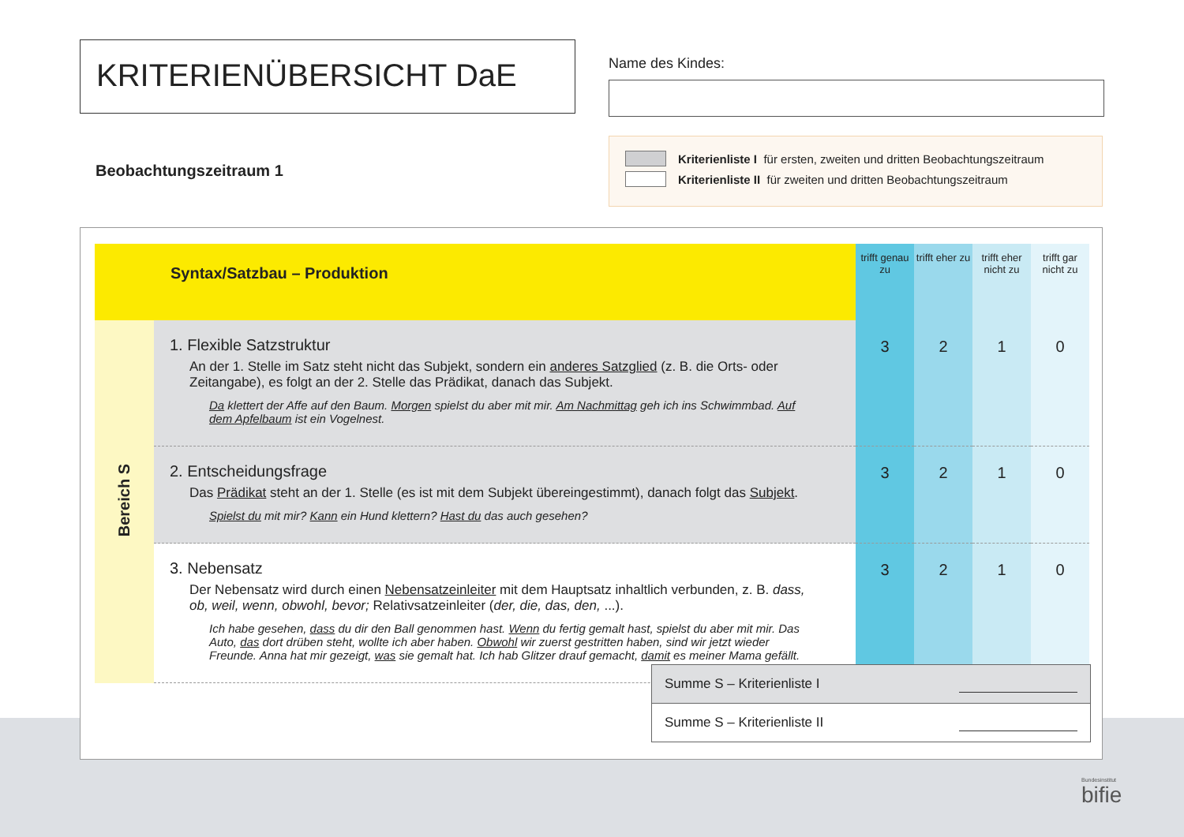KRITERIENÜBERSICHT DaE Name des Kindes:
Beobachtungszeitraum 1
Kriterienliste I für ersten, zweiten und dritten Beobachtungszeitraum
Kriterienliste II für zweiten und dritten Beobachtungszeitraum
| Syntax/Satzbau – Produktion | | trifft genau zu | trifft eher zu | trifft eher nicht zu | trifft gar nicht zu |
| --- | --- | --- | --- | --- | --- |
| Bereich S | 1. Flexible Satzstruktur An der 1. Stelle im Satz steht nicht das Subjekt, sondern ein anderes Satzglied (z. B. die Orts- oder Zeitangabe), es folgt an der 2. Stelle das Prädikat, danach das Subjekt. Da klettert der Affe auf den Baum. Morgen spielst du aber mit mir. Am Nachmittag geh ich ins Schwimmbad. Auf dem Apfelbaum ist ein Vogelnest. | 3 | 2 | 1 | 0 |
| | 2. Entscheidungsfrage Das Prädikat steht an der 1. Stelle (es ist mit dem Subjekt übereingestimmt), danach folgt das Subjekt . Spielst du mit mir? Kann ein Hund klettern? Hast du das auch gesehen? | 3 | 2 | 1 | 0 |
| | 3. Nebensatz Der Nebensatz wird durch einen Nebensatzeinleiter mit dem Hauptsatz inhaltlich verbunden, z. B. dass, ob, weil, wenn, obwohl, bevor; Relativsatzeinleiter ( der, die, das, den, ...). Ich habe gesehen, dass du dir den Ball genommen hast. Wenn du fertig gemalt hast, spielst du aber mit mir. Das Auto, das dort drüben steht, wollte ich aber haben. Obwohl wir zuerst gestritten haben, sind wir jetzt wieder Freunde. Anna hat mir gezeigt, was sie gemalt hat. Ich hab Glitzer drauf gemacht, damit es meiner Mama gefällt. | 3 | 2 | 1 | 0 |
Summe S – Kriterienliste I
Summe S – Kriterienliste II
Bundesinstitut
bifie